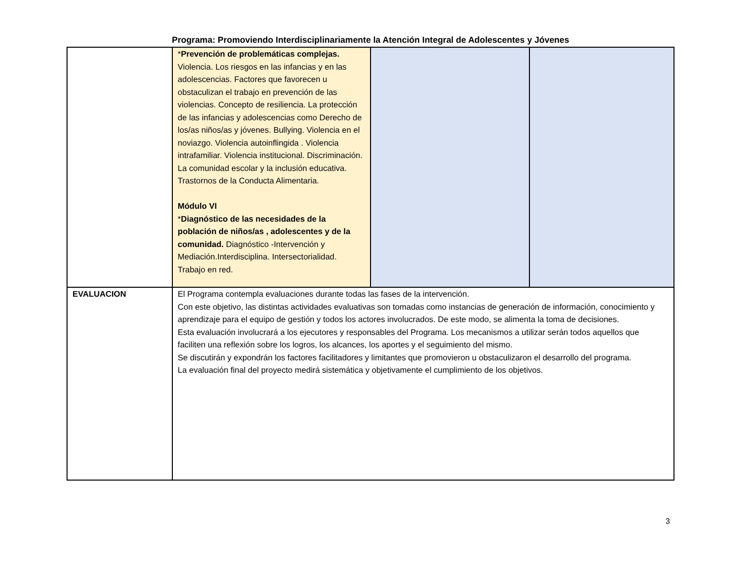Programa: Promoviendo Interdisciplinariamente la Atención Integral de Adolescentes y Jóvenes
| | * Prevención de problemáticas complejas. Violencia. Los riesgos en las infancias y en las adolescencias. Factores que favorecen u obstaculizan el trabajo en prevención de las violencias. Concepto de resiliencia. La protección de las infancias y adolescencias como Derecho de los/as niños/as y jóvenes. Bullying. Violencia en el noviazgo. Violencia autoinflingida . Violencia intrafamiliar. Violencia institucional. Discriminación. La comunidad escolar y la inclusión educativa. Trastornos de la Conducta Alimentaria. Módulo VI * Diagnóstico de las necesidades de la población de niños/as , adolescentes y de la comunidad. Diagnóstico -Intervención y Mediación.Interdisciplina. Intersectorialidad. Trabajo en red. | | |
| EVALUACION | El Programa contempla evaluaciones durante todas las fases de la intervención. Con este objetivo, las distintas actividades evaluativas son tomadas como instancias de generación de información, conocimiento y aprendizaje para el equipo de gestión y todos los actores involucrados. De este modo, se alimenta la toma de decisiones. Esta evaluación involucrará a los ejecutores y responsables del Programa. Los mecanismos a utilizar serán todos aquellos que faciliten una reflexión sobre los logros, los alcances, los aportes y el seguimiento del mismo. Se discutirán y expondrán los factores facilitadores y limitantes que promovieron u obstaculizaron el desarrollo del programa. La evaluación final del proyecto medirá sistemática y objetivamente el cumplimiento de los objetivos. | | |
3